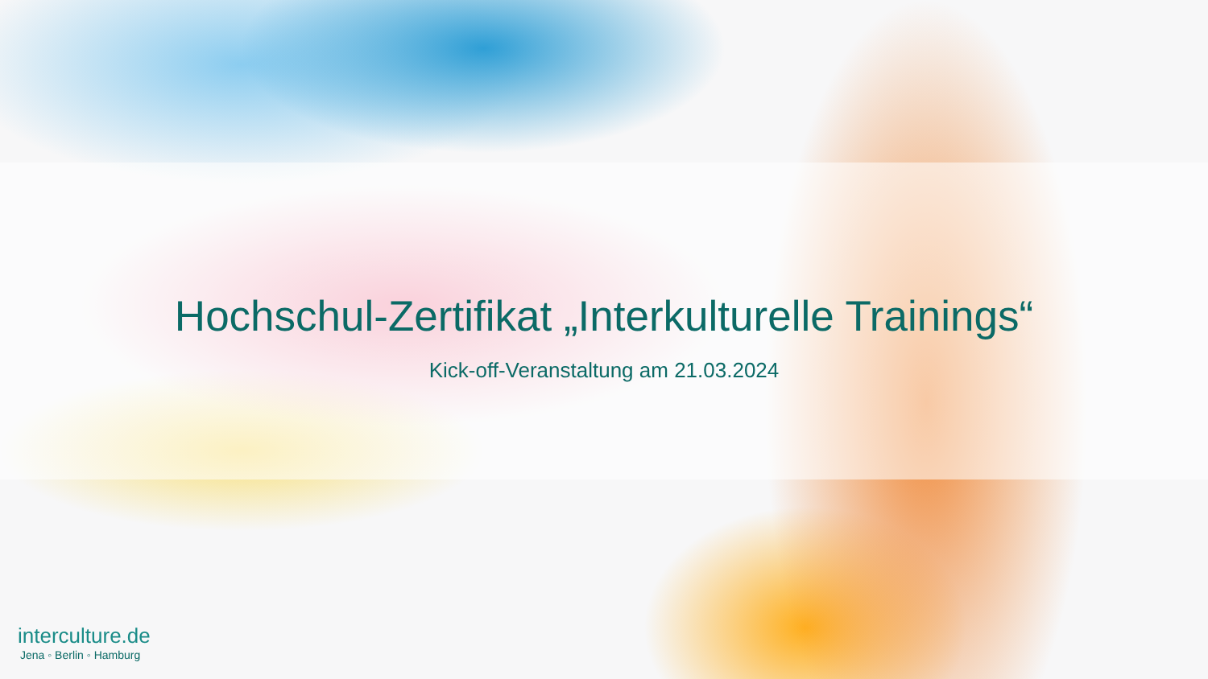Hochschul-Zertifikat „Interkulturelle Trainings“
Kick-off-Veranstaltung am 21.03.2024
interculture.de
Jena ◦ Berlin ◦ Hamburg